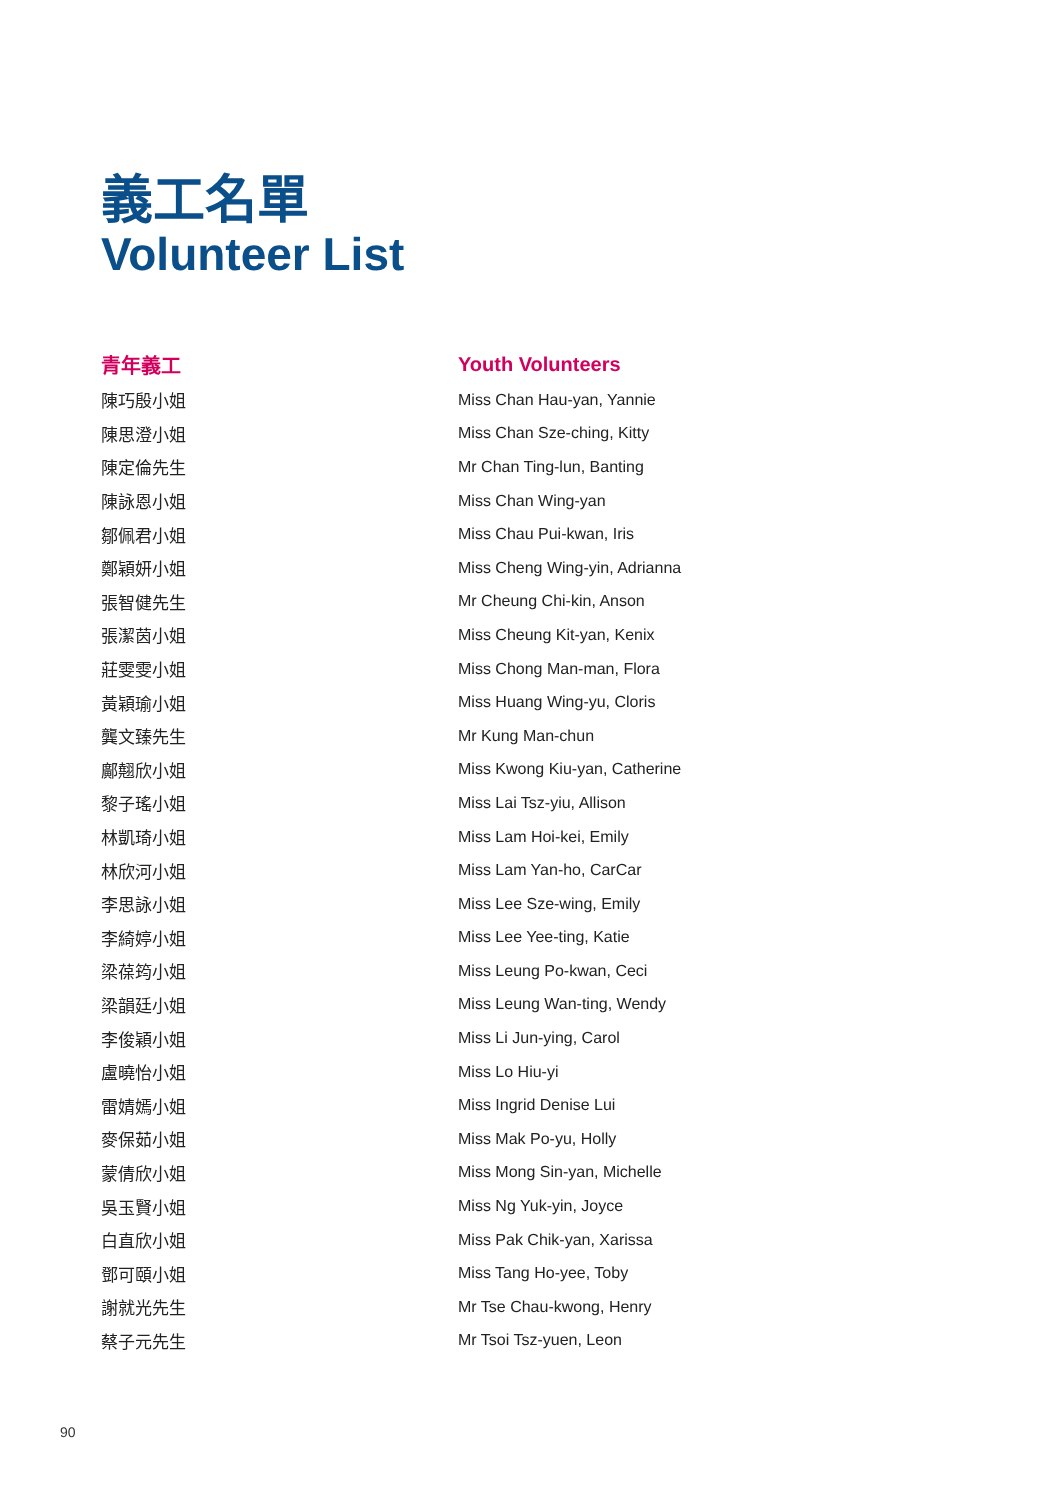義工名單
Volunteer List
| 青年義工 | Youth Volunteers |
| --- | --- |
| 陳巧殷小姐 | Miss Chan Hau-yan, Yannie |
| 陳思澄小姐 | Miss Chan Sze-ching, Kitty |
| 陳定倫先生 | Mr Chan Ting-lun, Banting |
| 陳詠恩小姐 | Miss Chan Wing-yan |
| 鄒佩君小姐 | Miss Chau Pui-kwan, Iris |
| 鄭穎妍小姐 | Miss Cheng Wing-yin, Adrianna |
| 張智健先生 | Mr Cheung Chi-kin, Anson |
| 張潔茵小姐 | Miss Cheung Kit-yan, Kenix |
| 莊雯雯小姐 | Miss Chong Man-man, Flora |
| 黃穎瑜小姐 | Miss Huang Wing-yu, Cloris |
| 龔文臻先生 | Mr Kung Man-chun |
| 鄺翹欣小姐 | Miss Kwong Kiu-yan, Catherine |
| 黎子瑤小姐 | Miss Lai Tsz-yiu, Allison |
| 林凱琦小姐 | Miss Lam Hoi-kei, Emily |
| 林欣河小姐 | Miss Lam Yan-ho, CarCar |
| 李思詠小姐 | Miss Lee Sze-wing, Emily |
| 李綺婷小姐 | Miss Lee Yee-ting, Katie |
| 梁葆筠小姐 | Miss Leung Po-kwan, Ceci |
| 梁韻廷小姐 | Miss Leung Wan-ting, Wendy |
| 李俊穎小姐 | Miss Li Jun-ying, Carol |
| 盧曉怡小姐 | Miss Lo Hiu-yi |
| 雷婧嫣小姐 | Miss Ingrid Denise Lui |
| 麥保茹小姐 | Miss Mak Po-yu, Holly |
| 蒙倩欣小姐 | Miss Mong Sin-yan, Michelle |
| 吳玉賢小姐 | Miss Ng Yuk-yin, Joyce |
| 白直欣小姐 | Miss Pak Chik-yan, Xarissa |
| 鄧可頤小姐 | Miss Tang Ho-yee, Toby |
| 謝就光先生 | Mr Tse Chau-kwong, Henry |
| 蔡子元先生 | Mr Tsoi Tsz-yuen, Leon |
90